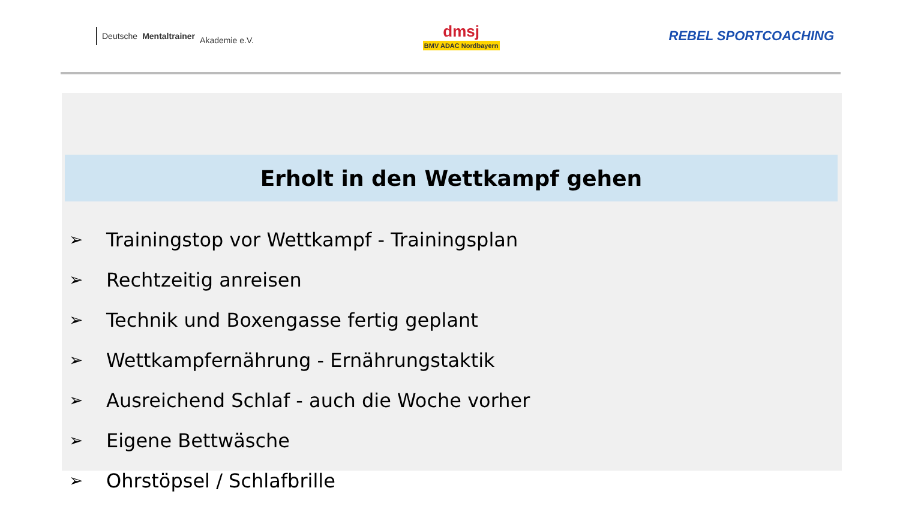Deutsche
Mentaltrainer
Akademie e.V.
dmsj
BMV ADAC Nordbayern
REBEL SPORTCOACHING
Erholt in den Wettkampf gehen
➢ Trainingstop vor Wettkampf - Trainingsplan
➢ Rechtzeitig anreisen
➢ Technik und Boxengasse fertig geplant
➢ Wettkampfernährung - Ernährungstaktik
➢ Ausreichend Schlaf - auch die Woche vorher
➢ Eigene Bettwäsche
➢ Ohrstöpsel / Schlafbrille